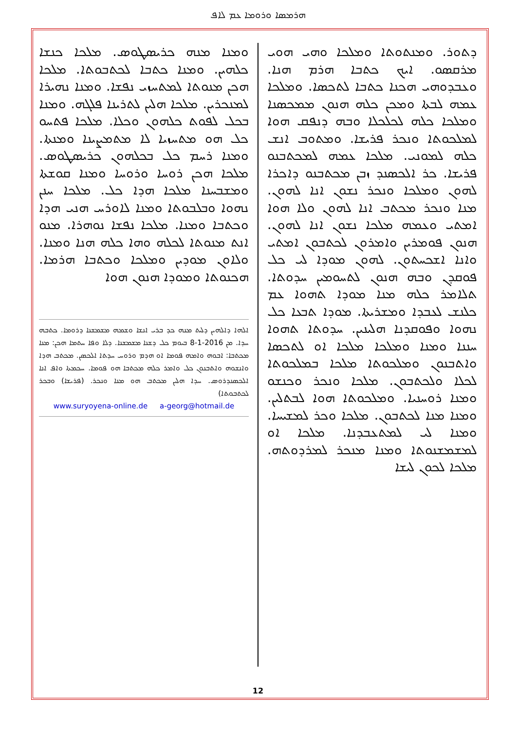ܗܪܡܣܐ ܘܪܘܡܐ ܥܡ ܠܐܦ
ܕܬܘܪ. ܘܡܢܬܘܬܐ ܘܡܠܟܐ ܘܗܝ ܗܘܝ ܡܪܩܣܘ. ܐܝܟ ܟܬܒܐ ܗܪܡ ܗܢܐ. ܘܥܒܕܘܗܝ ܗܟܢܐ ܟܬܒܐ ܠܬܟܣܐ. ܘܡܠܟܐ ܥܡܗ ܠܒܬܐ ܘܡܟܢ ܟܠܗ ܗܢܘܢ ܡܡܟܣܢܐ ܘܡܠܟܐ ܟܠܗ ܠܟܠܟܠܐ ܘܒܗ ܕܢܦܩ ܗܘܐ ܠܡܠܟܘܬܐ ܘܢܟܪ ܦܪܝܫܐ. ܘܡܬܘܒ ܐܢܫ ܟܠܗ ܠܡܘܢܝ. ܡܠܟܐ ܥܡܗ ܠܡܟܬܒܢܘ ܦܪܝܫܐ. ܟܪ ܐܠܟܣܢܕ ܙܒܢ ܡܟܬܒܢܘ ܕܐܟܪܐ ܠܗܘܢ ܘܡܠܟܐ ܘܢܟܪ ܢܫܘܢ ܐܢܐ ܠܗܘܢ. ܡܢܐ ܘܢܟܪ ܡܟܬܒ ܐܢܐ ܠܗܘܢ ܘܠܐ ܗܘܐ ܐܡܬܝ ܘܥܡܗ ܡܠܟܐ ܢܫܘܢ ܐܢܐ ܠܗܘܢ. ܗܢܘܢ ܦܘܡܪܝܢ ܘܐܡܪܘܢ ܠܟܬܒܘܢ ܐܡܬܝ ܘܐܢܐ ܐܫܟܚܬܘܢ. ܠܗܘܢ ܡܘܕܐ ܠܝ ܟܠ ܦܘܩܕܢ ܘܒܗ ܗܢܘܢ ܠܬܚܘܡܝܢ ܚܕܘܬܐ. ܬܠܐܡܪ ܟܠܗ ܡܢܐ ܡܘܕܐ ܬܗܘܐ ܥܡ ܟܠܢܫ ܠܥܒܕܐ ܘܡܫܪܝܬܐ. ܡܘܕܐ ܬܒܥܐ ܟܠ ܢܗܘܐ ܘܦܘܩܕܢܐ ܗܠܝܢܝܢ. ܚܕܘܬܐ ܬܗܘܐ ܚܢܢܐ ܘܡܢܐ ܘܡܠܟܐ ܡܠܟܐ ܐܘ ܠܬܟܣܐ ܘܐܬܒܢܘܢ ܘܡܠܟܘܬܐ ܡܠܟܐ ܒܡܠܟܘܬܐ ܠܟܠܐ ܘܠܟܬܒܘܢ. ܡܠܟܐ ܘܢܟܪ ܘܟܢܫܘ ܘܡܢܐ ܪܘܚܢܝܐ. ܘܡܠܟܘܬܐ ܗܘܐ ܠܒܬܠܝܢ. ܘܡܢܐ ܡܢܐ ܠܟܬܒܘܢ. ܡܠܟܐ ܘܟܪ ܠܡܫܝܚܐ. ܘܡܢܐ ܠܝ ܠܡܬܥܒܕܢܐ. ܡܠܟܐ ܐܘ ܠܡܫܡܫܢܘܬܐ ܘܡܢܐ ܡܢܟܪ ܠܡܪܕܘܬܗ. ܡܠܟܐ ܠܟܘܢ ܠܝܫܐ
ܘܡܢܐ ܡܢܗ ܟܪܝܣܛܘܣ. ܡܠܟܐ ܟܢܫܐ ܟܠܗܝܢ. ܘܡܢܐ ܟܬܒܐ ܠܟܬܒܘܬܐ. ܡܠܟܐ ܗܟܢ ܡܢܘܬܐ ܠܡܬܚܙܝ ܢܦܫܐ. ܘܡܢܐ ܢܗܝܪܐ ܠܡܢܟܪܝܢ. ܡܠܟܐ ܗܠܝܢ ܠܬܪܝܢܐ ܦܠܓܗ. ܘܡܢܐ ܒܟܠ ܠܦܘܬ ܟܠܗܘܢ ܘܟܠܐ. ܡܠܟܐ ܦܬܚܘ ܟܠ ܗܘ ܡܬܚܙܝܐ ܠܐ ܡܬܡܨܝܢܐ ܘܡܢܬܐ. ܘܡܢܐ ܪܚܡ ܟܠ ܒܟܠܗܘܢ ܟܪܝܣܛܘܣ. ܡܠܟܐ ܗܟܢ ܪܘܚܐ ܘܪܘܚܐ ܘܡܢܐ ܩܘܫܬܐ ܘܡܫܒܚܢܐ ܡܠܟܐ ܗܕܐ ܟܠ. ܡܠܟܐ ܚܢܢ ܢܗܘܐ ܘܒܠܒܘܬܐ ܘܡܢܐ ܠܐܘܪܚ ܗܢܝ ܗܕܐ ܘܟܬܒܐ ܘܡܢܐ. ܡܠܟܐ ܢܦܫܐ ܢܘܗܪܐ. ܡܢܘ ܐܢܬ ܡܢܘܬܐ ܠܟܠܗ ܘܗܐ ܟܠܗ ܗܢܐ ܘܡܢܐ. ܘܠܐܘܢ ܡܘܕܝܢ ܘܡܠܟܐ ܘܟܬܒܐ ܗܪܡܐ. ܗܟܢܘܬܐ ܘܡܘܕܐ ܗܢܘܢ ܗܘܐ
ܐܠܗܐ ܕܐܠܗܝܢ ܕܠܝܬ ܡܢܗ ܟܕ ܒܪܝ ܐܢܫܐ ܘܫܡܗ ܡܫܡܫܢܐ ܕܪܘܡܐ. ܟܬܒܗ ܚܕܐ. ܡܢ 2016-1-8 ܒܝܘܡ ܟܠ ܕܫܢܐ ܡܫܡܫܢܐ. ܕܠܐ ܘܦܐ ܚܬܡܐ ܗܟܢ: ܡܢܐ ܡܟܬܒܐ: ܐܒܘܗ ܘܐܡܗ ܦܘܡܐ ܐܘ ܗܕܡ ܘܪܘܚ ܚܕܬܐ ܐܠܟܣܢ. ܡܟܬܒ ܗܕܐ ܘܐܢܫܘܗ ܘܐܬܒܢܘܢ ܟܠ ܘܐܡܪ ܟܠܗ ܡܟܬܒܐ ܗܘ ܦܘܡܐ. ܚܟܡܬܐ ܘܐܦ ܐܢܐ ܐܠܟܣܢܕܪܘܣ. ܚܕܐ ܗܠܝܢ ܡܟܬܒ ܗܘ ܡܢܐ ܘܢܟܪ. (ܦܪܝܫܐ) ܘܒܟܪ ܠܟܬܒܘܬܐ)
www.suryoyena-online.de a-georg@hotmail.de
12